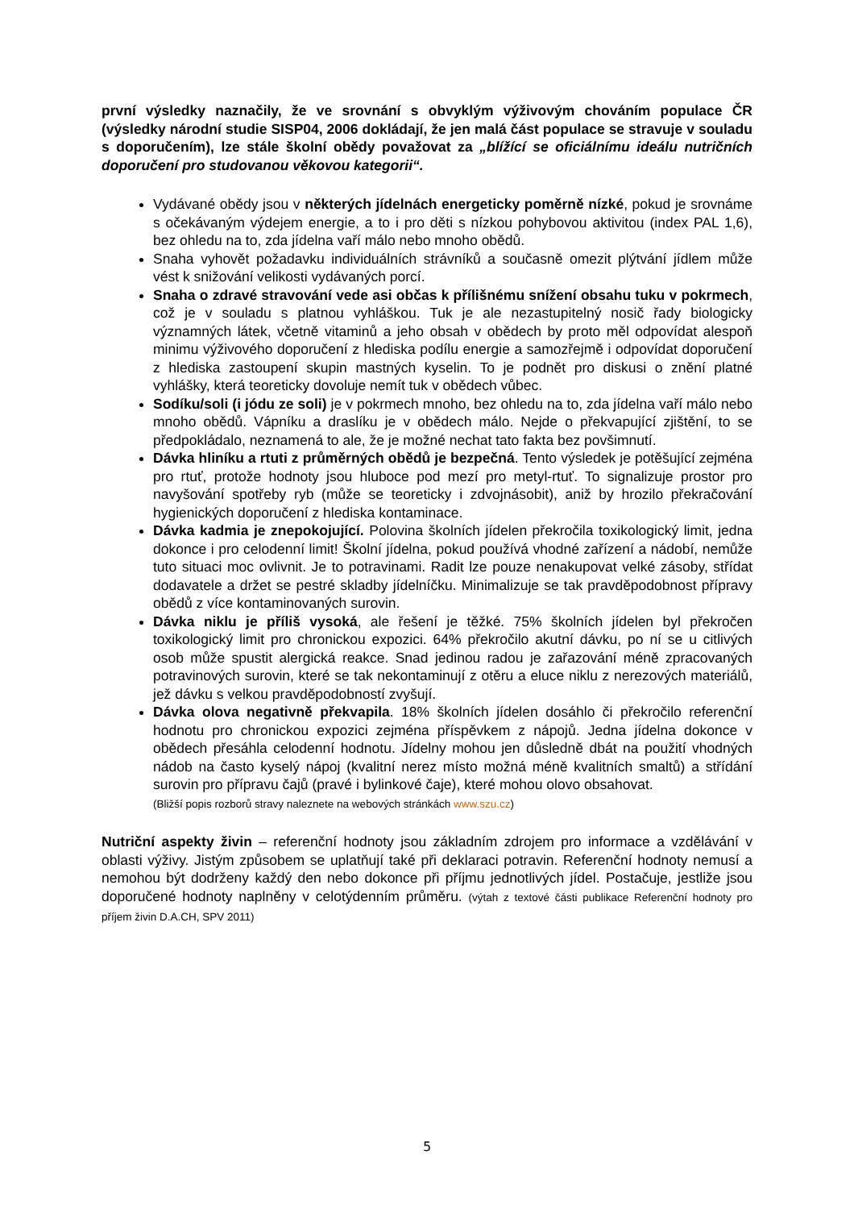první výsledky naznačily, že ve srovnání s obvyklým výživovým chováním populace ČR (výsledky národní studie SISP04, 2006 dokládají, že jen malá část populace se stravuje v souladu s doporučením), lze stále školní obědy považovat za „blížící se oficiálnímu ideálu nutričních doporučení pro studovanou věkovou kategorii“.
Vydávané obědy jsou v některých jídelnách energeticky poměrně nízké, pokud je srovnáme s očekávaným výdejem energie, a to i pro děti s nízkou pohybovou aktivitou (index PAL 1,6), bez ohledu na to, zda jídelna vaří málo nebo mnoho obědů.
Snaha vyhovět požadavku individuálních strávníků a současně omezit plýtvání jídlem může vést k snižování velikosti vydávaných porcí.
Snaha o zdravé stravování vede asi občas k přílišnému snížení obsahu tuku v pokrmech, což je v souladu s platnou vyhláškou. Tuk je ale nezastupitelný nosič řady biologicky významných látek, včetně vitaminů a jeho obsah v obědech by proto měl odpovídat alespoň minimu výživového doporučení z hlediska podílu energie a samozřejmě i odpovídat doporučení z hlediska zastoupení skupin mastných kyselin. To je podnět pro diskusi o znění platné vyhlášky, která teoreticky dovoluje nemít tuk v obědech vůbec.
Sodíku/soli (i jódu ze soli) je v pokrmech mnoho, bez ohledu na to, zda jídelna vaří málo nebo mnoho obědů. Vápníku a draslíku je v obědech málo. Nejde o překvapující zjištění, to se předpokládalo, neznamená to ale, že je možné nechat tato fakta bez povšimnutí.
Dávka hliníku a rtuti z průměrných obědů je bezpečná. Tento výsledek je potěšující zejména pro rtuť, protože hodnoty jsou hluboce pod mezí pro metyl-rtuť. To signalizuje prostor pro navyšování spotřeby ryb (může se teoreticky i zdvojnásobit), aniž by hrozilo překračování hygienických doporučení z hlediska kontaminace.
Dávka kadmia je znepokojující. Polovina školních jídelen překročila toxikologický limit, jedna dokonce i pro celodenní limit! Školní jídelna, pokud používá vhodné zařízení a nádobí, nemůže tuto situaci moc ovlivnit. Je to potravinami. Radit lze pouze nenakupovat velké zásoby, střídat dodavatele a držet se pestré skladby jídelníčku. Minimalizuje se tak pravděpodobnost přípravy obědů z více kontaminovaných surovin.
Dávka niklu je příliš vysoká, ale řešení je těžké. 75% školních jídelen byl překročen toxikologický limit pro chronickou expozici. 64% překročilo akutní dávku, po ní se u citlivých osob může spustit alergická reakce. Snad jedinou radou je zařazování méně zpracovaných potravinových surovin, které se tak nekontaminují z otěru a eluce niklu z nerezových materiálů, jež dávku s velkou pravděpodobností zvyšují.
Dávka olova negativně překvapila. 18% školních jídelen dosáhlo či překročilo referenční hodnotu pro chronickou expozici zejména příspěvkem z nápojů. Jedna jídelna dokonce v obědech přesáhla celodenní hodnotu. Jídelny mohou jen důsledně dbát na použití vhodných nádob na často kyselý nápoj (kvalitní nerez místo možná méně kvalitních smaltů) a střídání surovin pro přípravu čajů (pravé i bylinkové čaje), které mohou olovo obsahovat.
(Bližší popis rozborů stravy naleznete na webových stránkách www.szu.cz)
Nutriční aspekty živin – referenční hodnoty jsou základním zdrojem pro informace a vzdělávání v oblasti výživy. Jistým způsobem se uplatňují také při deklaraci potravin. Referenční hodnoty nemusí a nemohou být dodrženy každý den nebo dokonce při příjmu jednotlivých jídel. Postačuje, jestliže jsou doporučené hodnoty naplněny v celotýdenním průměru. (výtah z textové části publikace Referenční hodnoty pro příjem živin D.A.CH, SPV 2011)
5